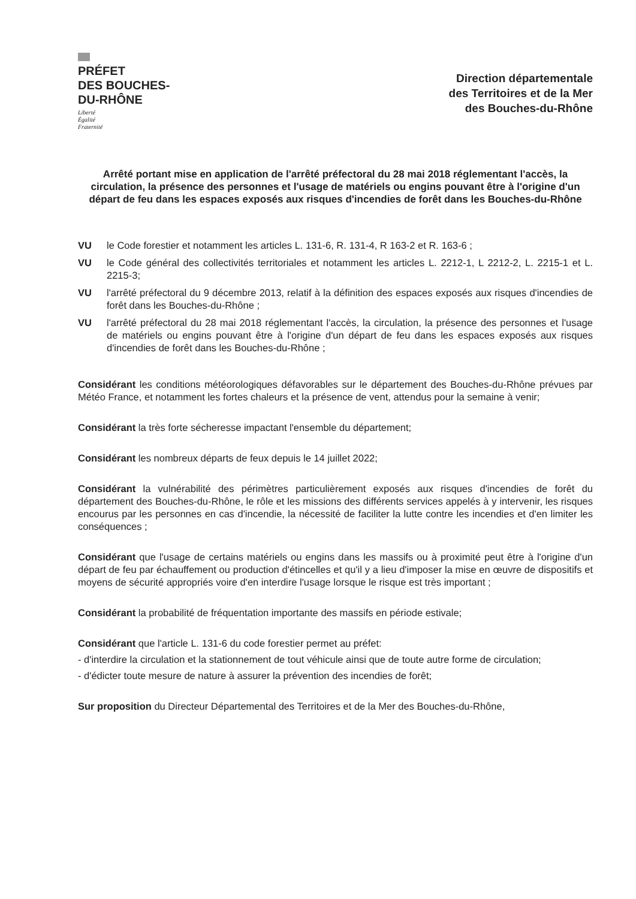PRÉFET
DES BOUCHES-
DU-RHÔNE
Liberté
Égalité
Fraternité
Direction départementale
des Territoires et de la Mer
des Bouches-du-Rhône
Arrêté portant mise en application de l'arrêté préfectoral du 28 mai 2018 réglementant l'accès, la circulation, la présence des personnes et l'usage de matériels ou engins pouvant être à l'origine d'un départ de feu dans les espaces exposés aux risques d'incendies de forêt dans les Bouches-du-Rhône
VU le Code forestier et notamment les articles L. 131-6, R. 131-4, R 163-2 et R. 163-6 ;
VU le Code général des collectivités territoriales et notamment les articles L. 2212-1, L 2212-2, L. 2215-1 et L. 2215-3;
VU l'arrêté préfectoral du 9 décembre 2013, relatif à la définition des espaces exposés aux risques d'incendies de forêt dans les Bouches-du-Rhône ;
VU l'arrêté préfectoral du 28 mai 2018 réglementant l'accès, la circulation, la présence des personnes et l'usage de matériels ou engins pouvant être à l'origine d'un départ de feu dans les espaces exposés aux risques d'incendies de forêt dans les Bouches-du-Rhône ;
Considérant les conditions météorologiques défavorables sur le département des Bouches-du-Rhône prévues par Météo France, et notamment les fortes chaleurs et la présence de vent, attendus pour la semaine à venir;
Considérant la très forte sécheresse impactant l'ensemble du département;
Considérant les nombreux départs de feux depuis le 14 juillet 2022;
Considérant la vulnérabilité des périmètres particulièrement exposés aux risques d'incendies de forêt du département des Bouches-du-Rhône, le rôle et les missions des différents services appelés à y intervenir, les risques encourus par les personnes en cas d'incendie, la nécessité de faciliter la lutte contre les incendies et d'en limiter les conséquences ;
Considérant que l'usage de certains matériels ou engins dans les massifs ou à proximité peut être à l'origine d'un départ de feu par échauffement ou production d'étincelles et qu'il y a lieu d'imposer la mise en œuvre de dispositifs et moyens de sécurité appropriés voire d'en interdire l'usage lorsque le risque est très important ;
Considérant la probabilité de fréquentation importante des massifs en période estivale;
Considérant que l'article L. 131-6 du code forestier permet au préfet:
- d'interdire la circulation et la stationnement de tout véhicule ainsi que de toute autre forme de circulation;
- d'édicter toute mesure de nature à assurer la prévention des incendies de forêt;
Sur proposition du Directeur Départemental des Territoires et de la Mer des Bouches-du-Rhône,